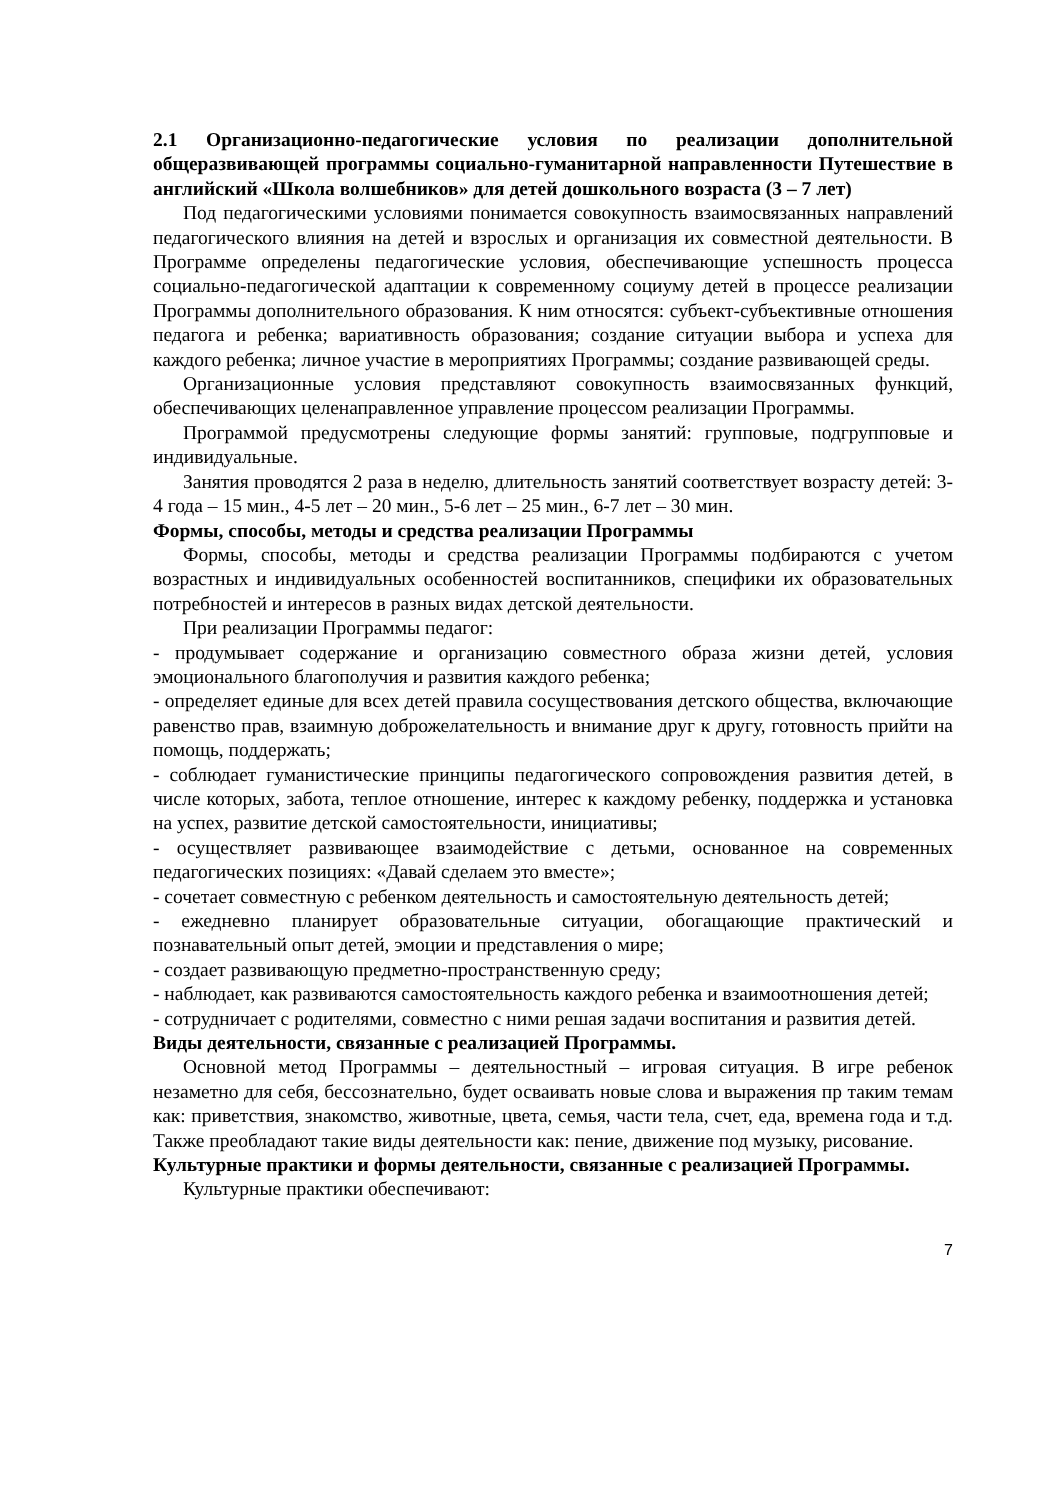2.1 Организационно-педагогические условия по реализации дополнительной общеразвивающей программы социально-гуманитарной направленности Путешествие в английский «Школа волшебников» для детей дошкольного возраста (3 – 7 лет)
Под педагогическими условиями понимается совокупность взаимосвязанных направлений педагогического влияния на детей и взрослых и организация их совместной деятельности. В Программе определены педагогические условия, обеспечивающие успешность процесса социально-педагогической адаптации к современному социуму детей в процессе реализации Программы дополнительного образования. К ним относятся: субъект-субъективные отношения педагога и ребенка; вариативность образования; создание ситуации выбора и успеха для каждого ребенка; личное участие в мероприятиях Программы; создание развивающей среды.
Организационные условия представляют совокупность взаимосвязанных функций, обеспечивающих целенаправленное управление процессом реализации Программы.
Программой предусмотрены следующие формы занятий: групповые, подгрупповые и индивидуальные.
Занятия проводятся 2 раза в неделю, длительность занятий соответствует возрасту детей: 3-4 года – 15 мин., 4-5 лет – 20 мин., 5-6 лет – 25 мин., 6-7 лет – 30 мин.
Формы, способы, методы и средства реализации Программы
Формы, способы, методы и средства реализации Программы подбираются с учетом возрастных и индивидуальных особенностей воспитанников, специфики их образовательных потребностей и интересов в разных видах детской деятельности.
При реализации Программы педагог:
- продумывает содержание и организацию совместного образа жизни детей, условия эмоционального благополучия и развития каждого ребенка;
- определяет единые для всех детей правила сосуществования детского общества, включающие равенство прав, взаимную доброжелательность и внимание друг к другу, готовность прийти на помощь, поддержать;
- соблюдает гуманистические принципы педагогического сопровождения развития детей, в числе которых, забота, теплое отношение, интерес к каждому ребенку, поддержка и установка на успех, развитие детской самостоятельности, инициативы;
- осуществляет развивающее взаимодействие с детьми, основанное на современных педагогических позициях: «Давай сделаем это вместе»;
- сочетает совместную с ребенком деятельность и самостоятельную деятельность детей;
- ежедневно планирует образовательные ситуации, обогащающие практический и познавательный опыт детей, эмоции и представления о мире;
- создает развивающую предметно-пространственную среду;
- наблюдает, как развиваются самостоятельность каждого ребенка и взаимоотношения детей;
- сотрудничает с родителями, совместно с ними решая задачи воспитания и развития детей.
Виды деятельности, связанные с реализацией Программы.
Основной метод Программы – деятельностный – игровая ситуация. В игре ребенок незаметно для себя, бессознательно, будет осваивать новые слова и выражения пр таким темам как: приветствия, знакомство, животные, цвета, семья, части тела, счет, еда, времена года и т.д. Также преобладают такие виды деятельности как: пение, движение под музыку, рисование.
Культурные практики и формы деятельности, связанные с реализацией Программы.
Культурные практики обеспечивают:
7